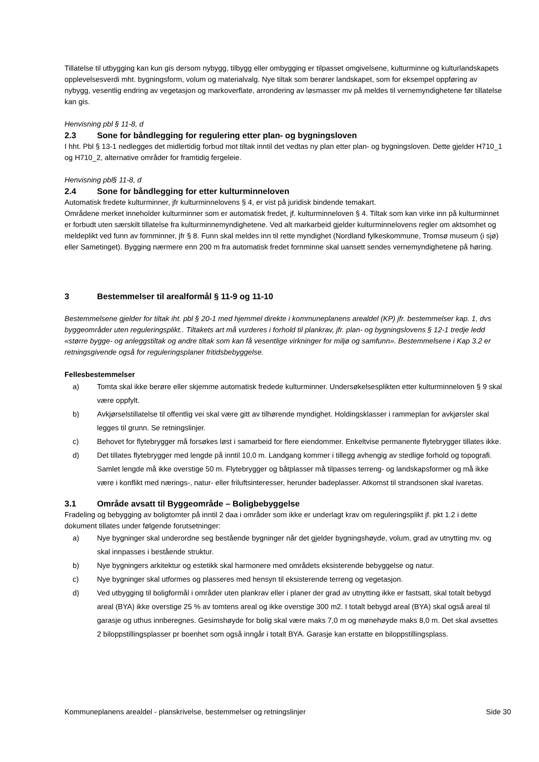Tillatelse til utbygging kan kun gis dersom nybygg, tilbygg eller ombygging er tilpasset omgivelsene, kulturminne og kulturlandskapets opplevelsesverdi mht. bygningsform, volum og materialvalg. Nye tiltak som berører landskapet, som for eksempel oppføring av nybygg, vesentlig endring av vegetasjon og markoverflate, arrondering av løsmasser mv på meldes til vernemyndighetene før tillatelse kan gis.
Henvisning pbl § 11-8, d
2.3 Sone for båndlegging for regulering etter plan- og bygningsloven
I hht. Pbl § 13-1 nedlegges det midlertidig forbud mot tiltak inntil det vedtas ny plan etter plan- og bygningsloven. Dette gjelder H710_1 og H710_2, alternative områder for framtidig fergeleie.
Henvisning pbl§ 11-8, d
2.4 Sone for båndlegging for etter kulturminneloven
Automatisk fredete kulturminner, jfr kulturminnelovens § 4, er vist på juridisk bindende temakart.
Områdene merket inneholder kulturminner som er automatisk fredet, jf. kulturminneloven § 4. Tiltak som kan virke inn på kulturminnet er forbudt uten særskilt tillatelse fra kulturminnemyndighetene. Ved alt markarbeid gjelder kulturminnelovens regler om aktsomhet og meldeplikt ved funn av fornminner, jfr § 8. Funn skal meldes inn til rette myndighet (Nordland fylkeskommune, Tromsø museum (i sjø) eller Sametinget). Bygging nærmere enn 200 m fra automatisk fredet fornminne skal uansett sendes vernemyndighetene på høring.
3 Bestemmelser til arealformål § 11-9 og 11-10
Bestemmelsene gjelder for tiltak iht. pbl § 20-1 med hjemmel direkte i kommuneplanens arealdel (KP) jfr. bestemmelser kap. 1, dvs byggeområder uten reguleringsplikt.. Tiltakets art må vurderes i forhold til plankrav, jfr. plan- og bygningslovens § 12-1 tredje ledd «større bygge- og anleggstiltak og andre tiltak som kan få vesentlige virkninger for miljø og samfunn». Bestemmelsene i Kap 3.2 er retningsgivende også for reguleringsplaner fritidsbebyggelse.
Fellesbestemmelser
a) Tomta skal ikke berøre eller skjemme automatisk fredede kulturminner. Undersøkelsesplikten etter kulturminneloven § 9 skal være oppfylt.
b) Avkjørselstillatelse til offentlig vei skal være gitt av tilhørende myndighet. Holdingsklasser i rammeplan for avkjørsler skal legges til grunn. Se retningslinjer.
c) Behovet for flytebrygger må forsøkes løst i samarbeid for flere eiendommer. Enkeltvise permanente flytebrygger tillates ikke.
d) Det tillates flytebrygger med lengde på inntil 10,0 m. Landgang kommer i tillegg avhengig av stedlige forhold og topografi. Samlet lengde må ikke overstige 50 m. Flytebrygger og båtplasser må tilpasses terreng- og landskapsformer og må ikke være i konflikt med nærings-, natur- eller friluftsinteresser, herunder badeplasser. Atkomst til strandsonen skal ivaretas.
3.1 Område avsatt til Byggeområde – Boligbebyggelse
Fradeling og bebygging av boligtomter på inntil 2 daa i områder som ikke er underlagt krav om reguleringsplikt jf. pkt 1.2 i dette dokument tillates under følgende forutsetninger:
a) Nye bygninger skal underordne seg bestående bygninger når det gjelder bygningshøyde, volum, grad av utnytting mv. og skal innpasses i bestående struktur.
b) Nye bygningers arkitektur og estetikk skal harmonere med områdets eksisterende bebyggelse og natur.
c) Nye bygninger skal utformes og plasseres med hensyn til eksisterende terreng og vegetasjon.
d) Ved utbygging til boligformål i områder uten plankrav eller i planer der grad av utnytting ikke er fastsatt, skal totalt bebygd areal (BYA) ikke overstige 25 % av tomtens areal og ikke overstige 300 m2. I totalt bebygd areal (BYA) skal også areal til garasje og uthus innberegnes. Gesimshøyde for bolig skal være maks 7,0 m og mønehøyde maks 8,0 m. Det skal avsettes 2 biloppstillingsplasser pr boenhet som også inngår i totalt BYA. Garasje kan erstatte en biloppstillingsplass.
Kommuneplanens arealdel - planskrivelse, bestemmelser og retningslinjer Side 30